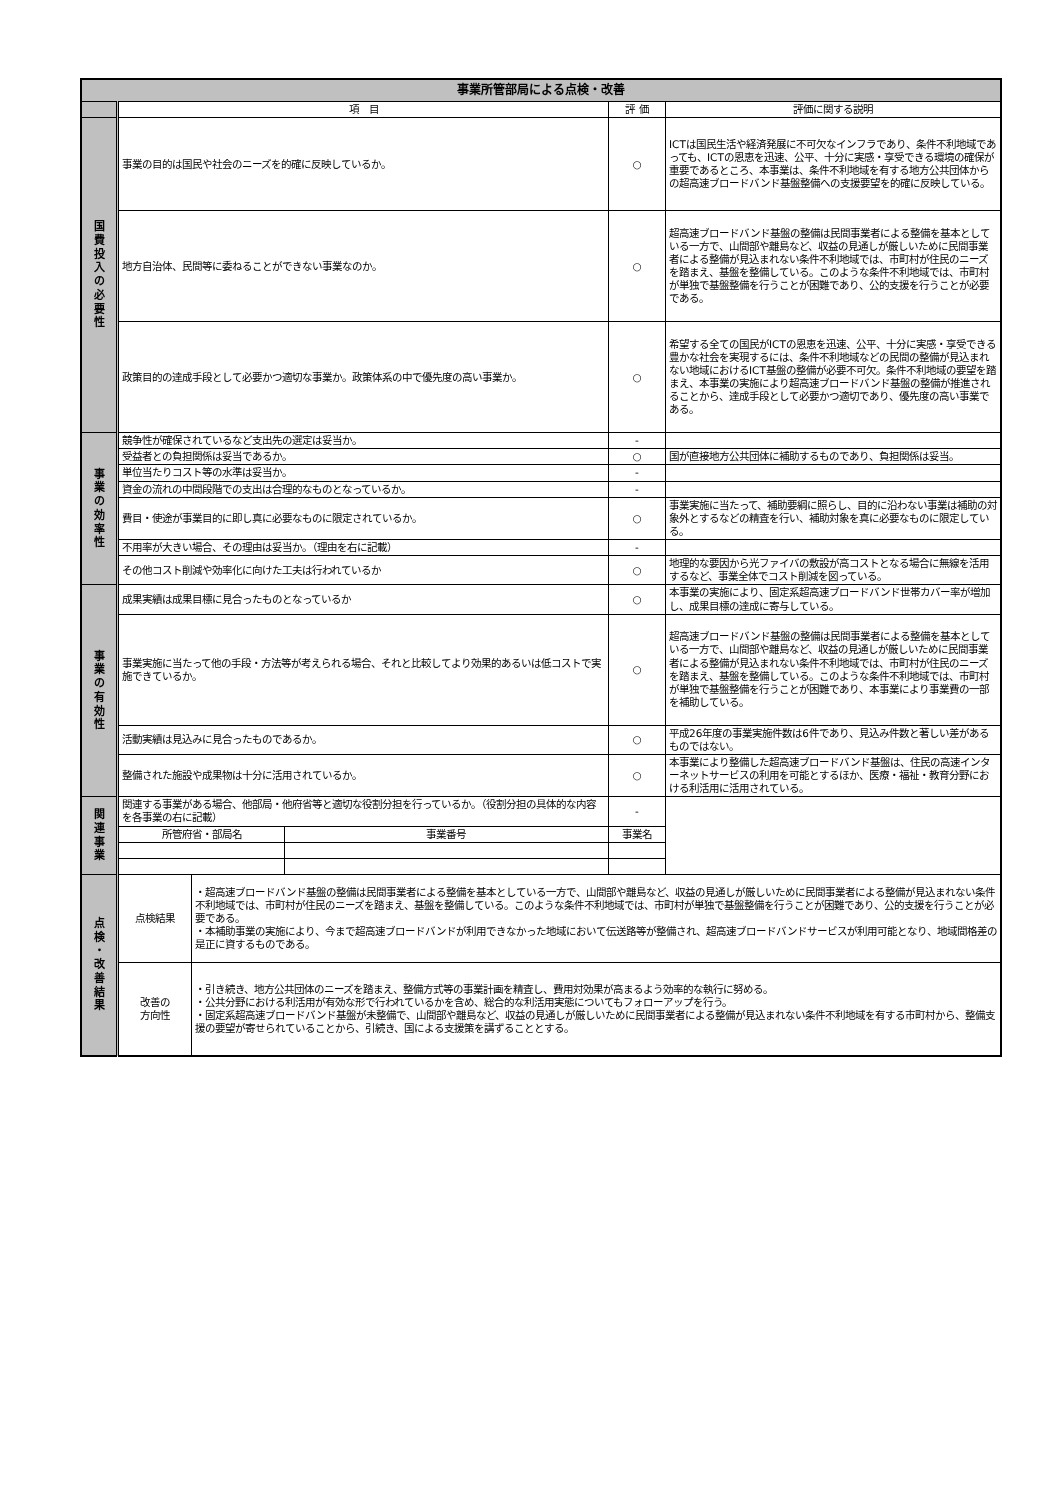| 事業所管部局による点検・改善 | | | | | | |
| | 項 目 | | | | 評 価 | 評価に関する説明 |
| 国 費 投 入 の 必 要 性 | 事業の目的は国民や社会のニーズを的確に反映しているか。 | | | | ○ | ICTは国民生活や経済発展に不可欠なインフラであり、条件不利地域であっても、ICTの恩恵を迅速、公平、十分に実感・享受できる環境の確保が重要であるところ、本事業は、条件不利地域を有する地方公共団体からの超高速ブロードバンド基盤整備への支援要望を的確に反映している。 |
| | 地方自治体、民間等に委ねることができない事業なのか。 | | | | ○ | 超高速ブロードバンド基盤の整備は民間事業者による整備を基本としている一方で、山間部や離島など、収益の見通しが厳しいために民間事業者による整備が見込まれない条件不利地域では、市町村が住民のニーズを踏まえ、基盤を整備している。このような条件不利地域では、市町村が単独で基盤整備を行うことが困難であり、公的支援を行うことが必要である。 |
| | 政策目的の達成手段として必要かつ適切な事業か。政策体系の中で優先度の高い事業か。 | | | | ○ | 希望する全ての国民がICTの恩恵を迅速、公平、十分に実感・享受できる豊かな社会を実現するには、条件不利地域などの民間の整備が見込まれない地域におけるICT基盤の整備が必要不可欠。条件不利地域の要望を踏まえ、本事業の実施により超高速ブロードバンド基盤の整備が推進されることから、達成手段として必要かつ適切であり、優先度の高い事業である。 |
| 事 業 の 効 率 性 | 競争性が確保されているなど支出先の選定は妥当か。 | | | | - | |
| | 受益者との負担関係は妥当であるか。 | | | | ○ | 国が直接地方公共団体に補助するものであり、負担関係は妥当。 |
| | 単位当たりコスト等の水準は妥当か。 | | | | - | |
| | 資金の流れの中間段階での支出は合理的なものとなっているか。 | | | | - | |
| | 費目・使途が事業目的に即し真に必要なものに限定されているか。 | | | | ○ | 事業実施に当たって、補助要綱に照らし、目的に沿わない事業は補助の対象外とするなどの精査を行い、補助対象を真に必要なものに限定している。 |
| | 不用率が大きい場合、その理由は妥当か。（理由を右に記載） | | | | - | |
| | その他コスト削減や効率化に向けた工夫は行われているか | | | | ○ | 地理的な要因から光ファイバの敷設が高コストとなる場合に無線を活用するなど、事業全体でコスト削減を図っている。 |
| 事 業 の 有 効 性 | 成果実績は成果目標に見合ったものとなっているか | | | | ○ | 本事業の実施により、固定系超高速ブロードバンド世帯カバー率が増加し、成果目標の達成に寄与している。 |
| | 事業実施に当たって他の手段・方法等が考えられる場合、それと比較してより効果的あるいは低コストで実施できているか。 | | | | ○ | 超高速ブロードバンド基盤の整備は民間事業者による整備を基本としている一方で、山間部や離島など、収益の見通しが厳しいために民間事業者による整備が見込まれない条件不利地域では、市町村が住民のニーズを踏まえ、基盤を整備している。このような条件不利地域では、市町村が単独で基盤整備を行うことが困難であり、本事業により事業費の一部を補助している。 |
| | 活動実績は見込みに見合ったものであるか。 | | | | ○ | 平成26年度の事業実施件数は6件であり、見込み件数と著しい差があるものではない。 |
| | 整備された施設や成果物は十分に活用されているか。 | | | | ○ | 本事業により整備した超高速ブロードバンド基盤は、住民の高速インターネットサービスの利用を可能とするほか、医療・福祉・教育分野における利活用に活用されている。 |
| 関 連 事 業 | 関連する事業がある場合、他部局・他府省等と適切な役割分担を行っているか。（役割分担の具体的な内容を各事業の右に記載） | | | | - | |
| | 所管府省・部局名 | | 事業番号 | 事業名 | | |
| 点 検 ・ 改 善 結 果 | 点検結果 | ・超高速ブロードバンド基盤の整備は民間事業者による整備を基本としている一方で、山間部や離島など、収益の見通しが厳しいために民間事業者による整備が見込まれない条件不利地域では、市町村が住民のニーズを踏まえ、基盤を整備している。このような条件不利地域では、市町村が単独で基盤整備を行うことが困難であり、公的支援を行うことが必要である。 ・本補助事業の実施により、今まで超高速ブロードバンドが利用できなかった地域において伝送路等が整備され、超高速ブロードバンドサービスが利用可能となり、地域間格差の是正に資するものである。 | | | | |
| | 改善の 方向性 | ・引き続き、地方公共団体のニーズを踏まえ、整備方式等の事業計画を精査し、費用対効果が高まるよう効率的な執行に努める。 ・公共分野における利活用が有効な形で行われているかを含め、総合的な利活用実態についてもフォローアップを行う。 ・固定系超高速ブロードバンド基盤が未整備で、山間部や離島など、収益の見通しが厳しいために民間事業者による整備が見込まれない条件不利地域を有する市町村から、整備支援の要望が寄せられていることから、引続き、国による支援策を講ずることとする。 | | | | |